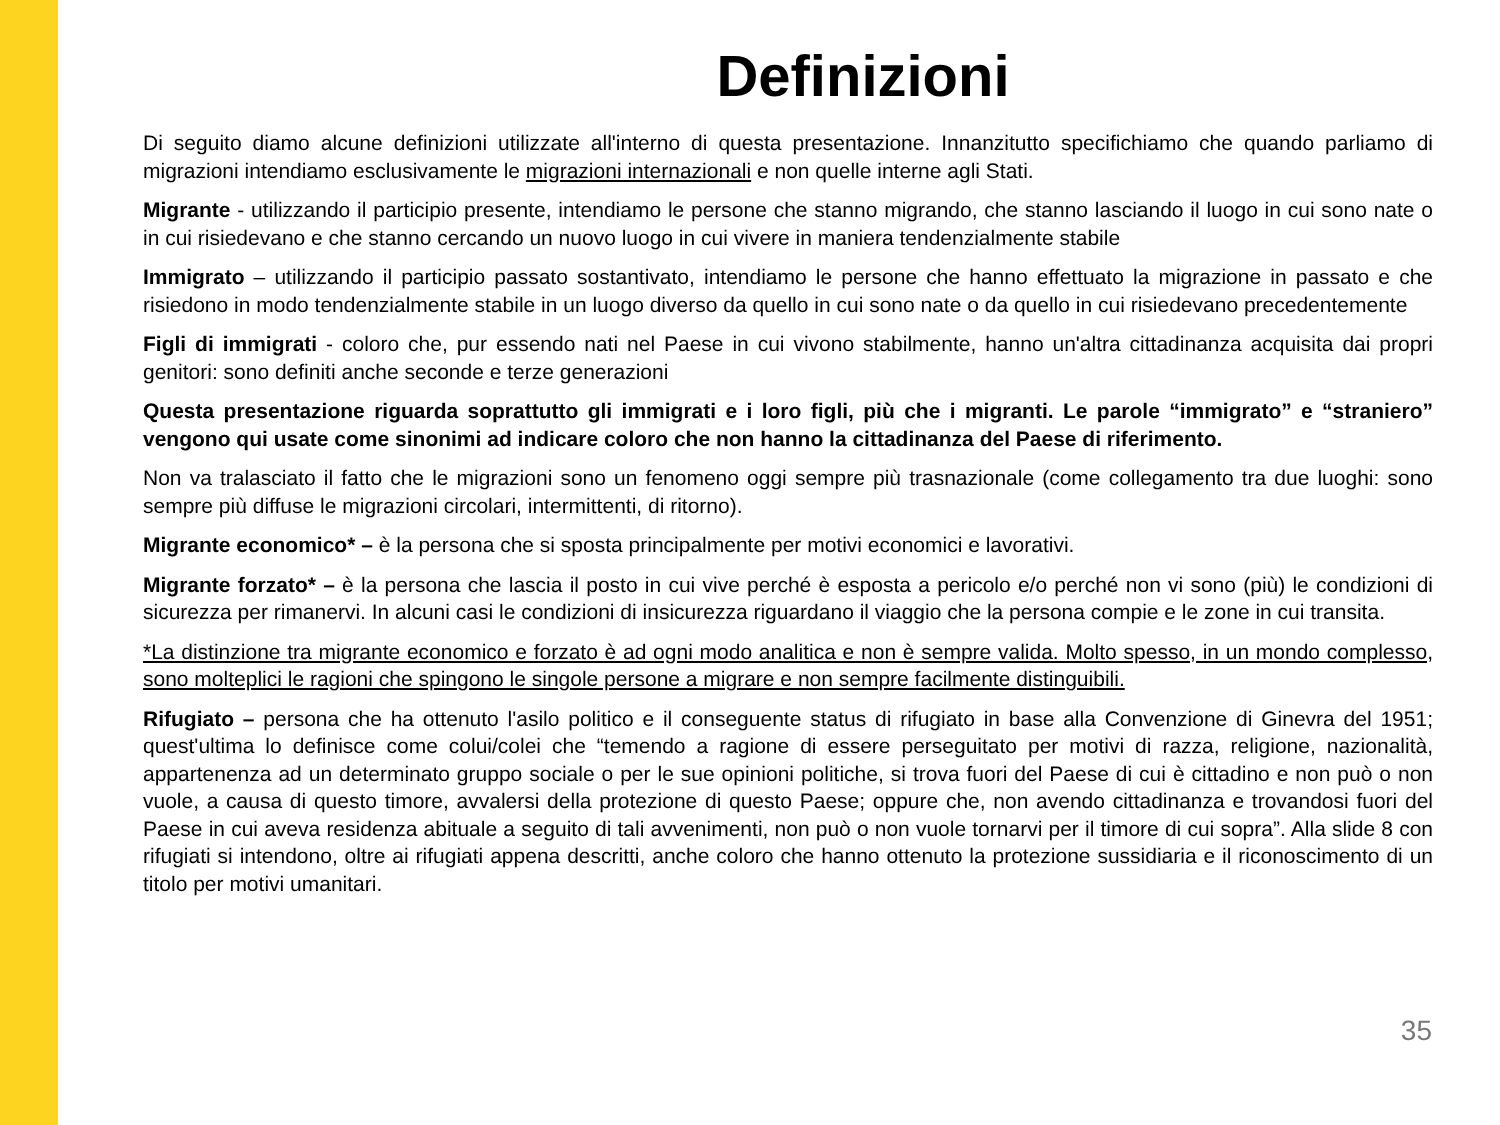Definizioni
Di seguito diamo alcune definizioni utilizzate all'interno di questa presentazione. Innanzitutto specifichiamo che quando parliamo di migrazioni intendiamo esclusivamente le migrazioni internazionali e non quelle interne agli Stati.
Migrante - utilizzando il participio presente, intendiamo le persone che stanno migrando, che stanno lasciando il luogo in cui sono nate o in cui risiedevano e che stanno cercando un nuovo luogo in cui vivere in maniera tendenzialmente stabile
Immigrato – utilizzando il participio passato sostantivato, intendiamo le persone che hanno effettuato la migrazione in passato e che risiedono in modo tendenzialmente stabile in un luogo diverso da quello in cui sono nate o da quello in cui risiedevano precedentemente
Figli di immigrati - coloro che, pur essendo nati nel Paese in cui vivono stabilmente, hanno un'altra cittadinanza acquisita dai propri genitori: sono definiti anche seconde e terze generazioni
Questa presentazione riguarda soprattutto gli immigrati e i loro figli, più che i migranti. Le parole “immigrato” e “straniero” vengono qui usate come sinonimi ad indicare coloro che non hanno la cittadinanza del Paese di riferimento.
Non va tralasciato il fatto che le migrazioni sono un fenomeno oggi sempre più trasnazionale (come collegamento tra due luoghi: sono sempre più diffuse le migrazioni circolari, intermittenti, di ritorno).
Migrante economico* – è la persona che si sposta principalmente per motivi economici e lavorativi.
Migrante forzato* – è la persona che lascia il posto in cui vive perché è esposta a pericolo e/o perché non vi sono (più) le condizioni di sicurezza per rimanervi. In alcuni casi le condizioni di insicurezza riguardano il viaggio che la persona compie e le zone in cui transita.
*La distinzione tra migrante economico e forzato è ad ogni modo analitica e non è sempre valida. Molto spesso, in un mondo complesso, sono molteplici le ragioni che spingono le singole persone a migrare e non sempre facilmente distinguibili.
Rifugiato – persona che ha ottenuto l'asilo politico e il conseguente status di rifugiato in base alla Convenzione di Ginevra del 1951; quest'ultima lo definisce come colui/colei che “temendo a ragione di essere perseguitato per motivi di razza, religione, nazionalità, appartenenza ad un determinato gruppo sociale o per le sue opinioni politiche, si trova fuori del Paese di cui è cittadino e non può o non vuole, a causa di questo timore, avvalersi della protezione di questo Paese; oppure che, non avendo cittadinanza e trovandosi fuori del Paese in cui aveva residenza abituale a seguito di tali avvenimenti, non può o non vuole tornarvi per il timore di cui sopra”. Alla slide 8 con rifugiati si intendono, oltre ai rifugiati appena descritti, anche coloro che hanno ottenuto la protezione sussidiaria e il riconoscimento di un titolo per motivi umanitari.
35